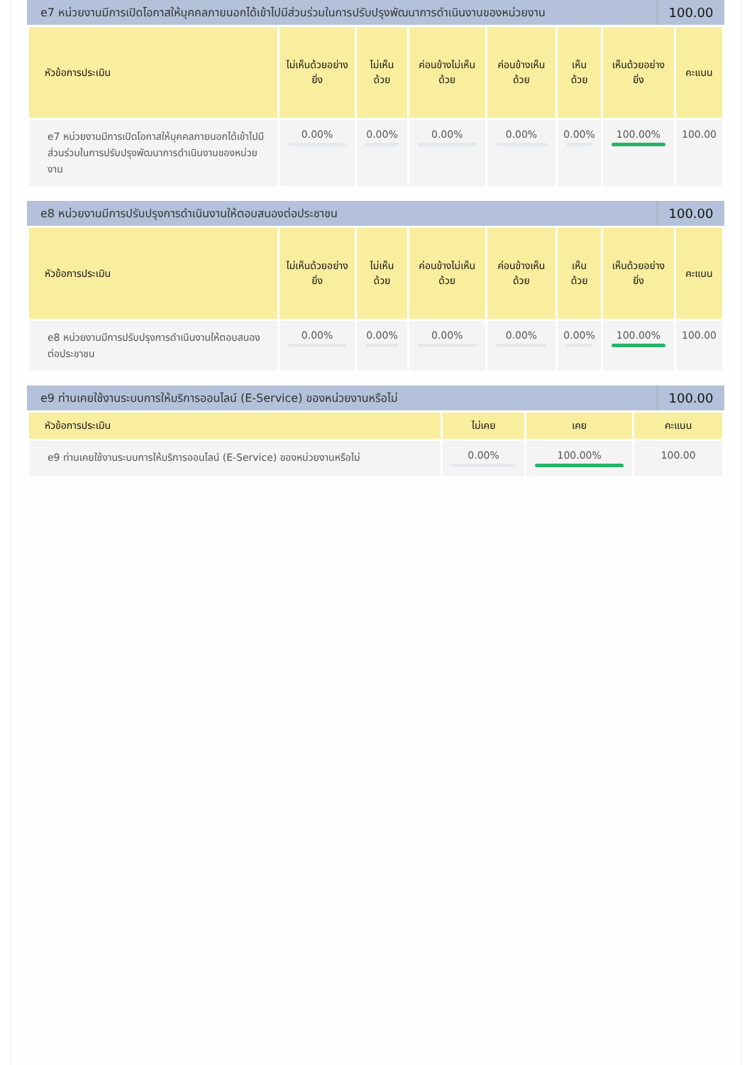e7 หน่วยงานมีการเปิดโอกาสให้บุคคลภายนอกได้เข้าไปมีส่วนร่วมในการปรับปรุงพัฒนาการดำเนินงานของหน่วยงาน
100.00
| หัวข้อการประเมิน | ไม่เห็นด้วยอย่างยิ่ง | ไม่เห็นด้วย | ค่อนข้างไม่เห็นด้วย | ค่อนข้างเห็นด้วย | เห็นด้วย | เห็นด้วยอย่างยิ่ง | คะแนน |
| --- | --- | --- | --- | --- | --- | --- | --- |
| e7 หน่วยงานมีการเปิดโอกาสให้บุคคลภายนอกได้เข้าไปมีส่วนร่วมในการปรับปรุงพัฒนาการดำเนินงานของหน่วยงาน | 0.00% | 0.00% | 0.00% | 0.00% | 0.00% | 100.00% | 100.00 |
e8 หน่วยงานมีการปรับปรุงการดำเนินงานให้ตอบสนองต่อประชาชน
100.00
| หัวข้อการประเมิน | ไม่เห็นด้วยอย่างยิ่ง | ไม่เห็นด้วย | ค่อนข้างไม่เห็นด้วย | ค่อนข้างเห็นด้วย | เห็นด้วย | เห็นด้วยอย่างยิ่ง | คะแนน |
| --- | --- | --- | --- | --- | --- | --- | --- |
| e8 หน่วยงานมีการปรับปรุงการดำเนินงานให้ตอบสนองต่อประชาชน | 0.00% | 0.00% | 0.00% | 0.00% | 0.00% | 100.00% | 100.00 |
e9 ท่านเคยใช้งานระบบการให้บริการออนไลน์ (E-Service) ของหน่วยงานหรือไม่
100.00
| หัวข้อการประเมิน | ไม่เคย | เคย | คะแนน |
| --- | --- | --- | --- |
| e9 ท่านเคยใช้งานระบบการให้บริการออนไลน์ (E-Service) ของหน่วยงานหรือไม่ | 0.00% | 100.00% | 100.00 |